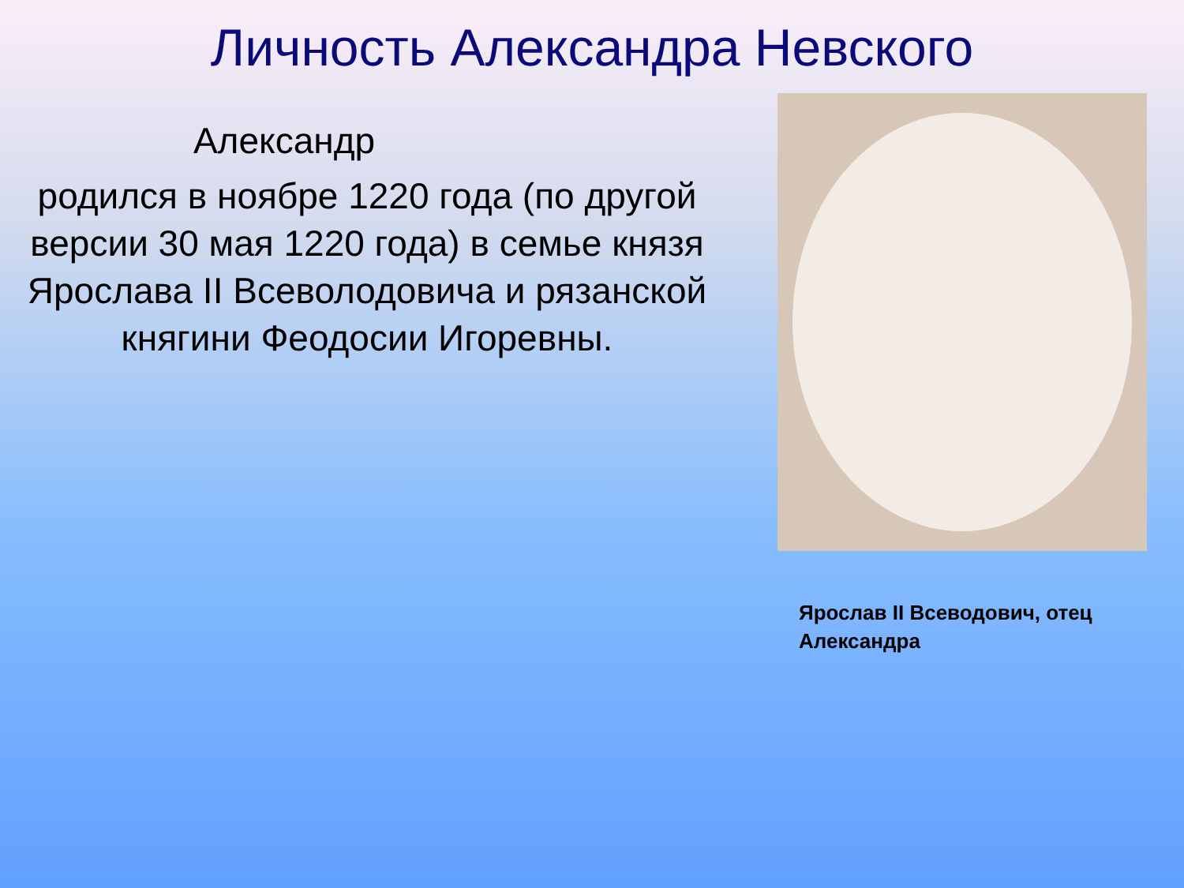Личность Александра Невского
Александр
родился в ноябре 1220 года (по другой версии 30 мая 1220 года) в семье князя Ярослава II Всеволодовича и рязанской княгини Феодосии Игоревны.
Ярослав II Всеводович, отец Александра